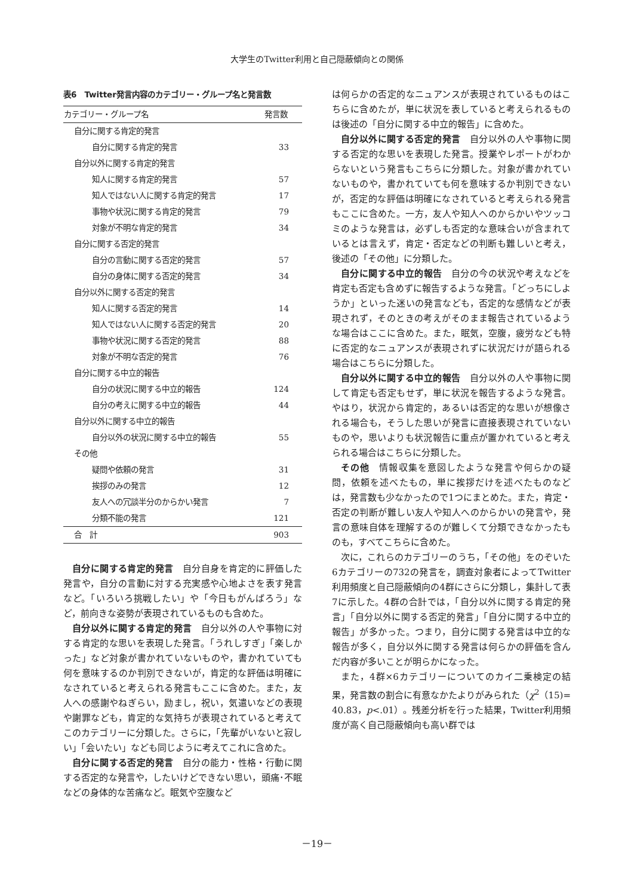大学生のTwitter利用と自己隠蔽傾向との関係
表6　Twitter発言内容のカテゴリー・グループ名と発言数
| カテゴリー・グループ名 | 発言数 |
| --- | --- |
| 自分に関する肯定的発言 | |
| 自分に関する肯定的発言 | 33 |
| 自分以外に関する肯定的発言 | |
| 知人に関する肯定的発言 | 57 |
| 知人ではない人に関する肯定的発言 | 17 |
| 事物や状況に関する肯定的発言 | 79 |
| 対象が不明な肯定的発言 | 34 |
| 自分に関する否定的発言 | |
| 自分の言動に関する否定的発言 | 57 |
| 自分の身体に関する否定的発言 | 34 |
| 自分以外に関する否定的発言 | |
| 知人に関する否定的発言 | 14 |
| 知人ではない人に関する否定的発言 | 20 |
| 事物や状況に関する否定的発言 | 88 |
| 対象が不明な否定的発言 | 76 |
| 自分に関する中立的報告 | |
| 自分の状況に関する中立的報告 | 124 |
| 自分の考えに関する中立的報告 | 44 |
| 自分以外に関する中立的報告 | |
| 自分以外の状況に関する中立的報告 | 55 |
| その他 | |
| 疑問や依頼の発言 | 31 |
| 挨拶のみの発言 | 12 |
| 友人への冗談半分のからかい発言 | 7 |
| 分類不能の発言 | 121 |
| 合 計 | 903 |
自分に関する肯定的発言　自分自身を肯定的に評価した発言や，自分の言動に対する充実感や心地よさを表す発言など。「いろいろ挑戦したい」や「今日もがんばろう」など，前向きな姿勢が表現されているものも含めた。
自分以外に関する肯定的発言　自分以外の人や事物に対する肯定的な思いを表現した発言。「うれしすぎ」「楽しかった」など対象が書かれていないものや，書かれていても何を意味するのか判別できないが，肯定的な評価は明確になされていると考えられる発言もここに含めた。また，友人への感謝やねぎらい，励まし，祝い，気遣いなどの表現や謝罪なども，肯定的な気持ちが表現されていると考えてこのカテゴリーに分類した。さらに，「先輩がいないと寂しい」「会いたい」なども同じように考えてこれに含めた。
自分に関する否定的発言　自分の能力・性格・行動に関する否定的な発言や，したいけどできない思い，頭痛･不眠などの身体的な苦痛など。眠気や空腹など
は何らかの否定的なニュアンスが表現されているものはこちらに含めたが，単に状況を表していると考えられるものは後述の「自分に関する中立的報告」に含めた。
自分以外に関する否定的発言　自分以外の人や事物に関する否定的な思いを表現した発言。授業やレポートがわからないという発言もこちらに分類した。対象が書かれていないものや，書かれていても何を意味するか判別できないが，否定的な評価は明確になされていると考えられる発言もここに含めた。一方，友人や知人へのからかいやツッコミのような発言は，必ずしも否定的な意味合いが含まれているとは言えず，肯定・否定などの判断も難しいと考え，後述の「その他」に分類した。
自分に関する中立的報告　自分の今の状況や考えなどを肯定も否定も含めずに報告するような発言。「どっちにしようか」といった迷いの発言なども，否定的な感情などが表現されず，そのときの考えがそのまま報告されているような場合はここに含めた。また，眠気，空腹，疲労なども特に否定的なニュアンスが表現されずに状況だけが語られる場合はこちらに分類した。
自分以外に関する中立的報告　自分以外の人や事物に関して肯定も否定もせず，単に状況を報告するような発言。やはり，状況から肯定的，あるいは否定的な思いが想像される場合も，そうした思いが発言に直接表現されていないものや，思いよりも状況報告に重点が置かれていると考えられる場合はこちらに分類した。
その他　情報収集を意図したような発言や何らかの疑問，依頼を述べたもの，単に挨拶だけを述べたものなどは，発言数も少なかったので1つにまとめた。また，肯定・否定の判断が難しい友人や知人へのからかいの発言や，発言の意味自体を理解するのが難しくて分類できなかったものも，すべてこちらに含めた。
次に，これらのカテゴリーのうち，「その他」をのぞいた6カテゴリーの732の発言を，調査対象者によってTwitter利用頻度と自己隠蔽傾向の4群にさらに分類し，集計して表7に示した。4群の合計では，「自分以外に関する肯定的発言」「自分以外に関する否定的発言」「自分に関する中立的報告」が多かった。つまり，自分に関する発言は中立的な報告が多く，自分以外に関する発言は何らかの評価を含んだ内容が多いことが明らかになった。
また，4群×6カテゴリーについてのカイ二乗検定の結果，発言数の割合に有意なかたよりがみられた（χ<sup>2</sup>（15)= 40.83，p<.01）。残差分析を行った結果，Twitter利用頻度が高く自己隠蔽傾向も高い群では
－19－